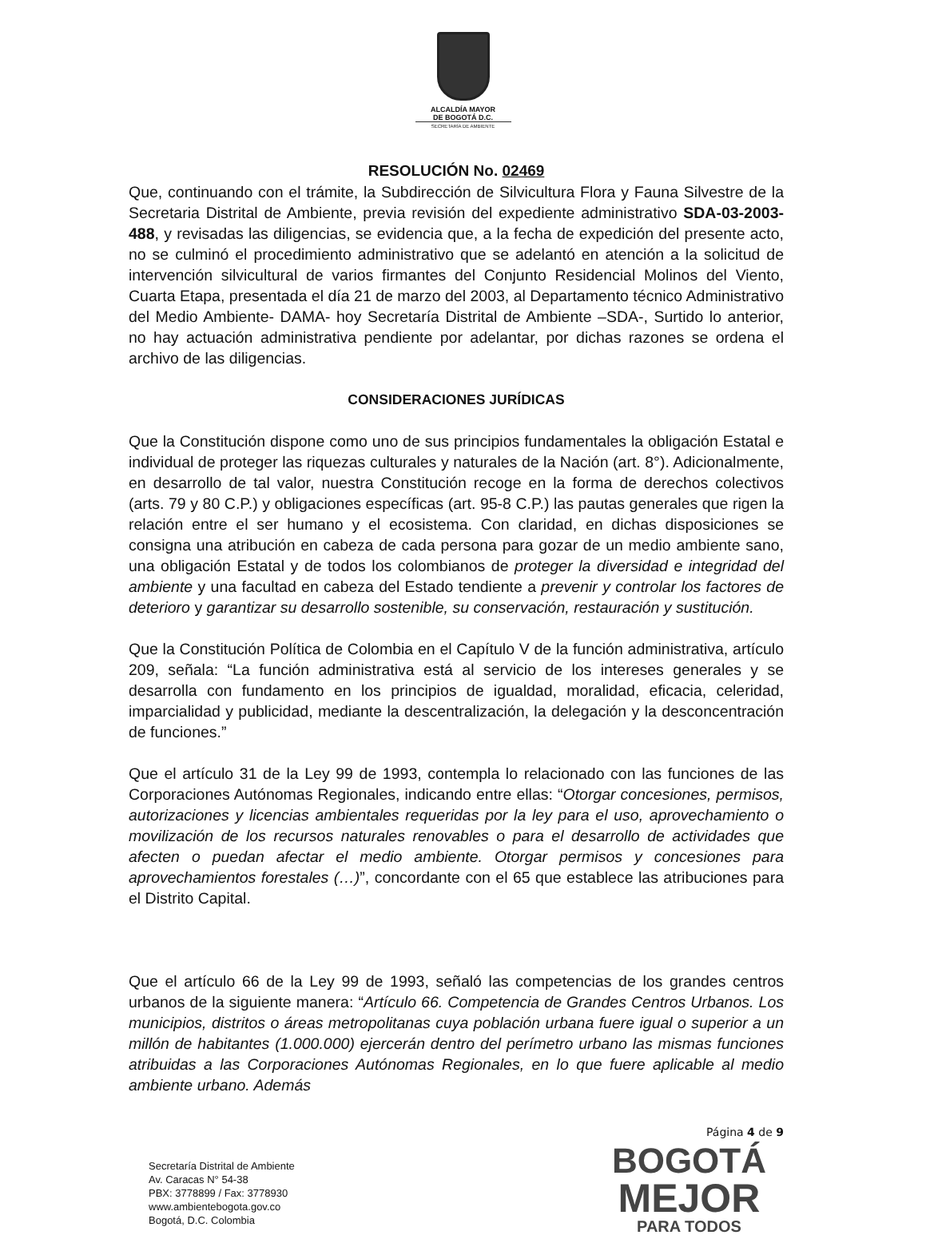ALCALDÍA MAYOR
DE BOGOTÁ D.C.
SECRETARÍA DE AMBIENTE
RESOLUCIÓN No. 02469
Que, continuando con el trámite, la Subdirección de Silvicultura Flora y Fauna Silvestre de la Secretaria Distrital de Ambiente, previa revisión del expediente administrativo SDA-03-2003-488, y revisadas las diligencias, se evidencia que, a la fecha de expedición del presente acto, no se culminó el procedimiento administrativo que se adelantó en atención a la solicitud de intervención silvicultural de varios firmantes del Conjunto Residencial Molinos del Viento, Cuarta Etapa, presentada el día 21 de marzo del 2003, al Departamento técnico Administrativo del Medio Ambiente- DAMA- hoy Secretaría Distrital de Ambiente –SDA-, Surtido lo anterior, no hay actuación administrativa pendiente por adelantar, por dichas razones se ordena el archivo de las diligencias.
CONSIDERACIONES JURÍDICAS
Que la Constitución dispone como uno de sus principios fundamentales la obligación Estatal e individual de proteger las riquezas culturales y naturales de la Nación (art. 8°). Adicionalmente, en desarrollo de tal valor, nuestra Constitución recoge en la forma de derechos colectivos (arts. 79 y 80 C.P.) y obligaciones específicas (art. 95-8 C.P.) las pautas generales que rigen la relación entre el ser humano y el ecosistema. Con claridad, en dichas disposiciones se consigna una atribución en cabeza de cada persona para gozar de un medio ambiente sano, una obligación Estatal y de todos los colombianos de proteger la diversidad e integridad del ambiente y una facultad en cabeza del Estado tendiente a prevenir y controlar los factores de deterioro y garantizar su desarrollo sostenible, su conservación, restauración y sustitución.
Que la Constitución Política de Colombia en el Capítulo V de la función administrativa, artículo 209, señala: “La función administrativa está al servicio de los intereses generales y se desarrolla con fundamento en los principios de igualdad, moralidad, eficacia, celeridad, imparcialidad y publicidad, mediante la descentralización, la delegación y la desconcentración de funciones.”
Que el artículo 31 de la Ley 99 de 1993, contempla lo relacionado con las funciones de las Corporaciones Autónomas Regionales, indicando entre ellas: “Otorgar concesiones, permisos, autorizaciones y licencias ambientales requeridas por la ley para el uso, aprovechamiento o movilización de los recursos naturales renovables o para el desarrollo de actividades que afecten o puedan afectar el medio ambiente. Otorgar permisos y concesiones para aprovechamientos forestales (…)”, concordante con el 65 que establece las atribuciones para el Distrito Capital.
Que el artículo 66 de la Ley 99 de 1993, señaló las competencias de los grandes centros urbanos de la siguiente manera: “Artículo 66. Competencia de Grandes Centros Urbanos. Los municipios, distritos o áreas metropolitanas cuya población urbana fuere igual o superior a un millón de habitantes (1.000.000) ejercerán dentro del perímetro urbano las mismas funciones atribuidas a las Corporaciones Autónomas Regionales, en lo que fuere aplicable al medio ambiente urbano. Además
Página 4 de 9
Secretaría Distrital de Ambiente
Av. Caracas N° 54-38
PBX: 3778899 / Fax: 3778930
www.ambientebogota.gov.co
Bogotá, D.C. Colombia
BOGOTÁ
MEJOR
PARA TODOS